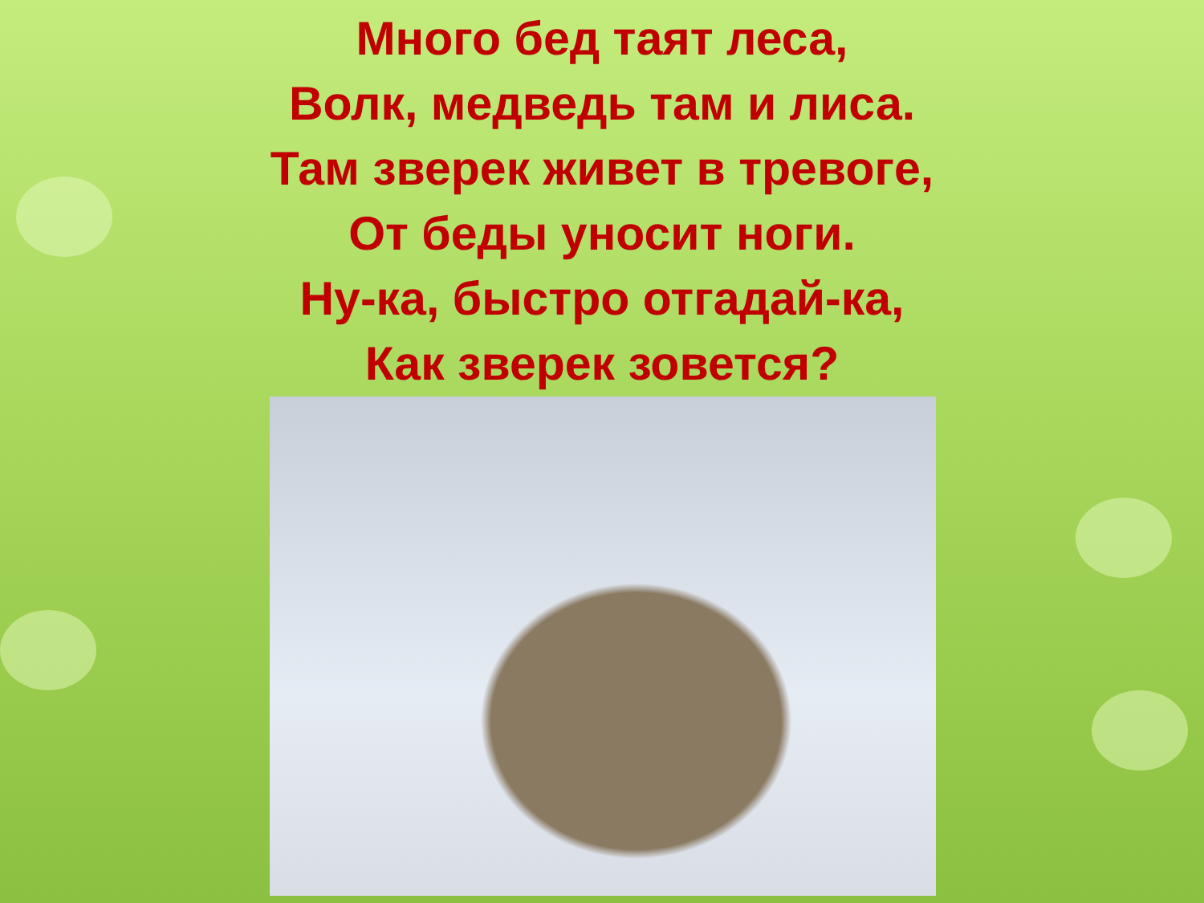Много бед таят леса,
Волк, медведь там и лиса.
Там зверек живет в тревоге,
От беды уносит ноги.
Ну-ка, быстро отгадай-ка,
Как зверек зовется?